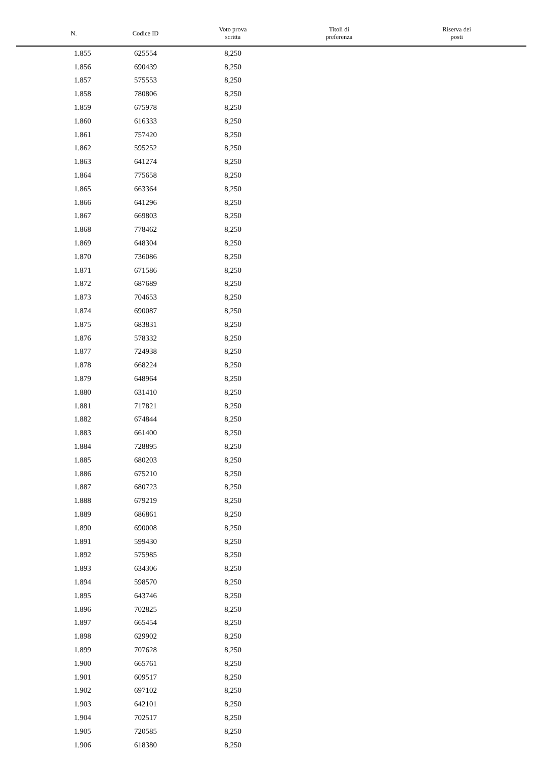| N. | Codice ID | Voto prova scritta | Titoli di preferenza | Riserva dei posti |
| --- | --- | --- | --- | --- |
| 1.855 | 625554 | 8,250 | | |
| 1.856 | 690439 | 8,250 | | |
| 1.857 | 575553 | 8,250 | | |
| 1.858 | 780806 | 8,250 | | |
| 1.859 | 675978 | 8,250 | | |
| 1.860 | 616333 | 8,250 | | |
| 1.861 | 757420 | 8,250 | | |
| 1.862 | 595252 | 8,250 | | |
| 1.863 | 641274 | 8,250 | | |
| 1.864 | 775658 | 8,250 | | |
| 1.865 | 663364 | 8,250 | | |
| 1.866 | 641296 | 8,250 | | |
| 1.867 | 669803 | 8,250 | | |
| 1.868 | 778462 | 8,250 | | |
| 1.869 | 648304 | 8,250 | | |
| 1.870 | 736086 | 8,250 | | |
| 1.871 | 671586 | 8,250 | | |
| 1.872 | 687689 | 8,250 | | |
| 1.873 | 704653 | 8,250 | | |
| 1.874 | 690087 | 8,250 | | |
| 1.875 | 683831 | 8,250 | | |
| 1.876 | 578332 | 8,250 | | |
| 1.877 | 724938 | 8,250 | | |
| 1.878 | 668224 | 8,250 | | |
| 1.879 | 648964 | 8,250 | | |
| 1.880 | 631410 | 8,250 | | |
| 1.881 | 717821 | 8,250 | | |
| 1.882 | 674844 | 8,250 | | |
| 1.883 | 661400 | 8,250 | | |
| 1.884 | 728895 | 8,250 | | |
| 1.885 | 680203 | 8,250 | | |
| 1.886 | 675210 | 8,250 | | |
| 1.887 | 680723 | 8,250 | | |
| 1.888 | 679219 | 8,250 | | |
| 1.889 | 686861 | 8,250 | | |
| 1.890 | 690008 | 8,250 | | |
| 1.891 | 599430 | 8,250 | | |
| 1.892 | 575985 | 8,250 | | |
| 1.893 | 634306 | 8,250 | | |
| 1.894 | 598570 | 8,250 | | |
| 1.895 | 643746 | 8,250 | | |
| 1.896 | 702825 | 8,250 | | |
| 1.897 | 665454 | 8,250 | | |
| 1.898 | 629902 | 8,250 | | |
| 1.899 | 707628 | 8,250 | | |
| 1.900 | 665761 | 8,250 | | |
| 1.901 | 609517 | 8,250 | | |
| 1.902 | 697102 | 8,250 | | |
| 1.903 | 642101 | 8,250 | | |
| 1.904 | 702517 | 8,250 | | |
| 1.905 | 720585 | 8,250 | | |
| 1.906 | 618380 | 8,250 | | |